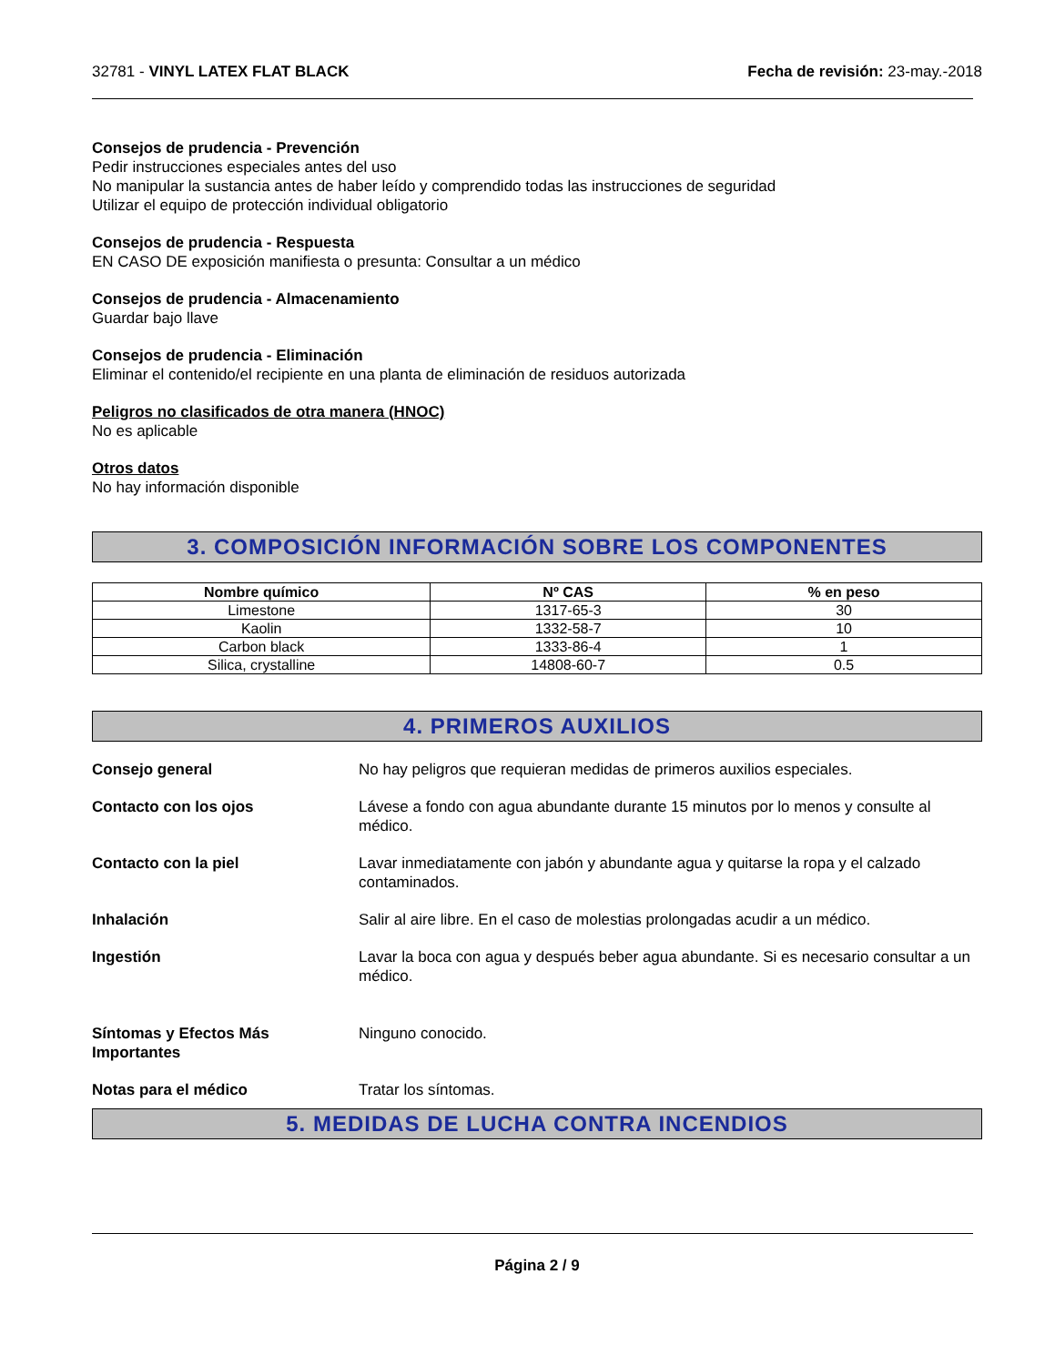32781 - VINYL LATEX FLAT BLACK Fecha de revisión: 23-may.-2018
Consejos de prudencia - Prevención
Pedir instrucciones especiales antes del uso
No manipular la sustancia antes de haber leído y comprendido todas las instrucciones de seguridad
Utilizar el equipo de protección individual obligatorio
Consejos de prudencia - Respuesta
EN CASO DE exposición manifiesta o presunta: Consultar a un médico
Consejos de prudencia - Almacenamiento
Guardar bajo llave
Consejos de prudencia - Eliminación
Eliminar el contenido/el recipiente en una planta de eliminación de residuos autorizada
Peligros no clasificados de otra manera (HNOC)
No es aplicable
Otros datos
No hay información disponible
3. COMPOSICIÓN INFORMACIÓN SOBRE LOS COMPONENTES
| Nombre químico | Nº CAS | % en peso |
| --- | --- | --- |
| Limestone | 1317-65-3 | 30 |
| Kaolin | 1332-58-7 | 10 |
| Carbon black | 1333-86-4 | 1 |
| Silica, crystalline | 14808-60-7 | 0.5 |
4. PRIMEROS AUXILIOS
Consejo general No hay peligros que requieran medidas de primeros auxilios especiales.
Contacto con los ojos Lávese a fondo con agua abundante durante 15 minutos por lo menos y consulte al médico.
Contacto con la piel Lavar inmediatamente con jabón y abundante agua y quitarse la ropa y el calzado contaminados.
Inhalación Salir al aire libre. En el caso de molestias prolongadas acudir a un médico.
Ingestión Lavar la boca con agua y después beber agua abundante. Si es necesario consultar a un médico.
Síntomas y Efectos Más Importantes Ninguno conocido.
Notas para el médico Tratar los síntomas.
5. MEDIDAS DE LUCHA CONTRA INCENDIOS
Página 2 / 9